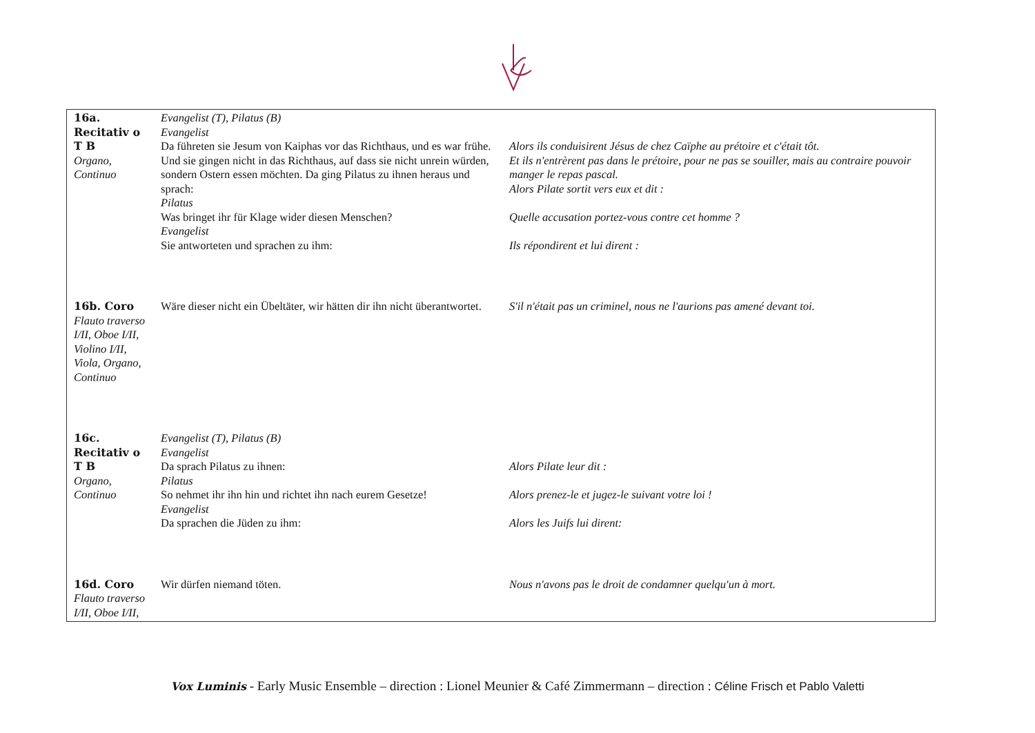| 16a. Recitativ o T B Organo, Continuo | Evangelist (T), Pilatus (B) Evangelist Da führeten sie Jesum von Kaiphas vor das Richthaus, und es war frühe. Und sie gingen nicht in das Richthaus, auf dass sie nicht unrein würden, sondern Ostern essen möchten. Da ging Pilatus zu ihnen heraus und sprach: Pilatus Was bringet ihr für Klage wider diesen Menschen? Evangelist Sie antworteten und sprachen zu ihm: | Alors ils conduisirent Jésus de chez Caïphe au prétoire et c'était tôt. Et ils n'entrèrent pas dans le prétoire, pour ne pas se souiller, mais au contraire pouvoir manger le repas pascal. Alors Pilate sortit vers eux et dit : Quelle accusation portez-vous contre cet homme ? Ils répondirent et lui dirent : |
| 16b. Coro Flauto traverso I/II, Oboe I/II, Violino I/II, Viola, Organo, Continuo | Wäre dieser nicht ein Übeltäter, wir hätten dir ihn nicht überantwortet. | S'il n'était pas un criminel, nous ne l'aurions pas amené devant toi. |
| 16c. Recitativ o T B Organo, Continuo | Evangelist (T), Pilatus (B) Evangelist Da sprach Pilatus zu ihnen: Pilatus So nehmet ihr ihn hin und richtet ihn nach eurem Gesetze! Evangelist Da sprachen die Jüden zu ihm: | Alors Pilate leur dit : Alors prenez-le et jugez-le suivant votre loi ! Alors les Juifs lui dirent: |
| 16d. Coro Flauto traverso I/II, Oboe I/II, | Wir dürfen niemand töten. | Nous n'avons pas le droit de condamner quelqu'un à mort. |
Vox Luminis - Early Music Ensemble – direction : Lionel Meunier & Café Zimmermann – direction : Céline Frisch et Pablo Valetti